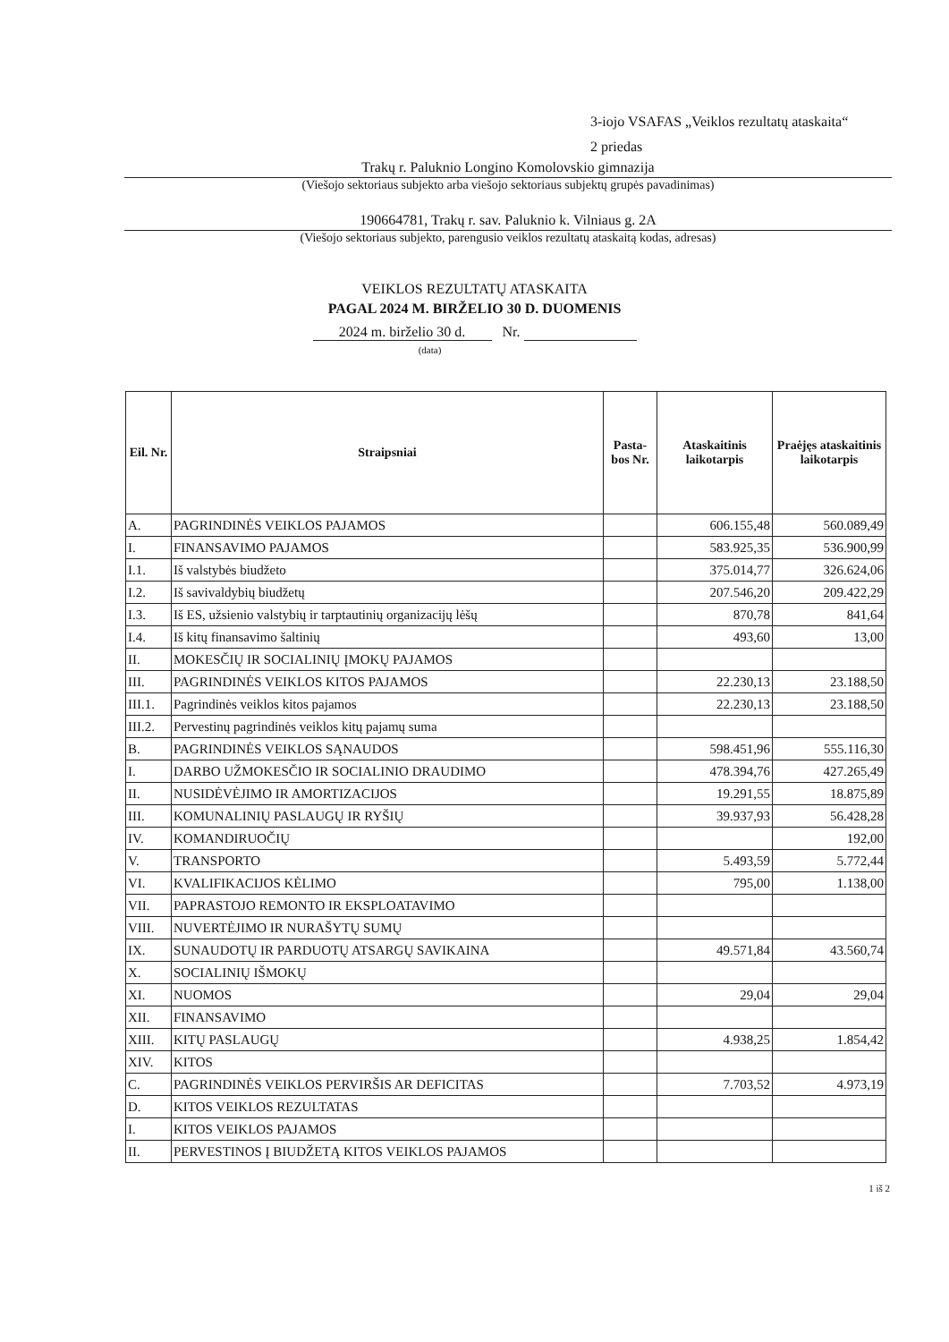3-iojo VSAFAS „Veiklos rezultatų ataskaita“
2 priedas
Trakų r. Paluknio Longino Komolovskio gimnazija
(Viešojo sektoriaus subjekto arba viešojo sektoriaus subjektų grupės pavadinimas)
190664781, Trakų r. sav. Paluknio k. Vilniaus g. 2A
(Viešojo sektoriaus subjekto, parengusio veiklos rezultatų ataskaitą kodas, adresas)
VEIKLOS REZULTATŲ ATASKAITA
PAGAL 2024 M. BIRŽELIO 30 D. DUOMENIS
2024 m. birželio 30 d. Nr.
(data)
| Eil. Nr. | Straipsniai | Pasta-bos Nr. | Ataskaitinis laikotarpis | Praėjęs ataskaitinis laikotarpis |
| --- | --- | --- | --- | --- |
| A. | PAGRINDINĖS VEIKLOS PAJAMOS | | 606.155,48 | 560.089,49 |
| I. | FINANSAVIMO PAJAMOS | | 583.925,35 | 536.900,99 |
| I.1. | Iš valstybės biudžeto | | 375.014,77 | 326.624,06 |
| I.2. | Iš savivaldybių biudžetų | | 207.546,20 | 209.422,29 |
| I.3. | Iš ES, užsienio valstybių ir tarptautinių organizacijų lėšų | | 870,78 | 841,64 |
| I.4. | Iš kitų finansavimo šaltinių | | 493,60 | 13,00 |
| II. | MOKESČIŲ IR SOCIALINIŲ ĮMOKŲ PAJAMOS | | | |
| III. | PAGRINDINĖS VEIKLOS KITOS PAJAMOS | | 22.230,13 | 23.188,50 |
| III.1. | Pagrindinės veiklos kitos pajamos | | 22.230,13 | 23.188,50 |
| III.2. | Pervestinų pagrindinės veiklos kitų pajamų suma | | | |
| B. | PAGRINDINĖS VEIKLOS SĄNAUDOS | | 598.451,96 | 555.116,30 |
| I. | DARBO UŽMOKESČIO IR SOCIALINIO DRAUDIMO | | 478.394,76 | 427.265,49 |
| II. | NUSIDĖVĖJIMO IR AMORTIZACIJOS | | 19.291,55 | 18.875,89 |
| III. | KOMUNALINIŲ PASLAUGŲ IR RYŠIŲ | | 39.937,93 | 56.428,28 |
| IV. | KOMANDIRUOČIŲ | | | 192,00 |
| V. | TRANSPORTO | | 5.493,59 | 5.772,44 |
| VI. | KVALIFIKACIJOS KĖLIMO | | 795,00 | 1.138,00 |
| VII. | PAPRASTOJO REMONTO IR EKSPLOATAVIMO | | | |
| VIII. | NUVERTĖJIMO IR NURAŠYTŲ SUMŲ | | | |
| IX. | SUNAUDOTŲ IR PARDUOTŲ ATSARGŲ SAVIKAINA | | 49.571,84 | 43.560,74 |
| X. | SOCIALINIŲ IŠMOKŲ | | | |
| XI. | NUOMOS | | 29,04 | 29,04 |
| XII. | FINANSAVIMO | | | |
| XIII. | KITŲ PASLAUGŲ | | 4.938,25 | 1.854,42 |
| XIV. | KITOS | | | |
| C. | PAGRINDINĖS VEIKLOS PERVIRŠIS AR DEFICITAS | | 7.703,52 | 4.973,19 |
| D. | KITOS VEIKLOS REZULTATAS | | | |
| I. | KITOS VEIKLOS PAJAMOS | | | |
| II. | PERVESTINOS Į BIUDŽETĄ KITOS VEIKLOS PAJAMOS | | | |
1 iš 2